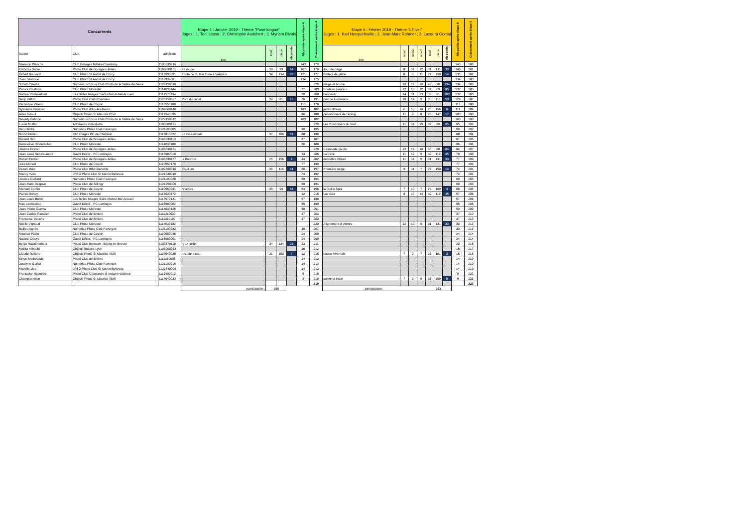| Concurrents | | | Etape 4 : Janvier 2019 - Thème "Pose longue" Juges : 1. Toni Lessa ; 2. Christophe Audebert ; 3. Myriam Rivals | | | | Nb points après étape 4 | Classement après étape 4 | Etape 5 : Février 2019 - Thème "L'hiver" Juges : 1. Karl Hecquefeuille ; 2. Jean-Marc Rohmer ; 3. Lazoura Cortial | | | | | | | Nb points après étape 5 | Classement après étape 5 |
| --- | --- | --- | --- | --- | --- | --- | --- | --- | --- | --- | --- | --- | --- | --- | --- | --- | --- |
| Auteur | Club | adhérent | titre | total | place | nb points | | | titre | note1 | note2 | note3 | total | place | nb points | | |
| Marie-Jo Planche | Club Georges Méliès-Chambéry | 1105530216 | | | | | 143 | 173 | | | | | | | | 143 | 180 |
| François Dijoux | Photo Club de Bourgoin-Jallieu | 1108830151 | Fil rouge | 38 | 93 | 64 | 107 | 179 | Jour de neige | 8 | 11 | 12 | 31 | 131 | 33 | 140 | 181 |
| Gilbert Bouvard | Club Photo St André de Corcy | 1118930031 | Fontaine du Rio Turia à Valencia | 34 | 134 | 23 | 121 | 177 | Reflets de glace | 8 | 8 | 11 | 27 | 150 | 14 | 135 | 182 |
| Yves Sesboué | Club Photo St André de Corcy | 1118939001 | | | | | 134 | 175 | | | | | | | | 134 | 183 |
| Schott Claudie | Numericus Focus Club Photo de la Vallée de l'Arve | 1122150010 | | | | | | 220 | Neige et brume | 10 | 16 | 16 | 42 | 30 | 134 | 134 | 183 |
| Patrick Prudhon | Club Photo Morestel | 1114030144 | | | | | 37 | 203 | Bouleau pleureur | 12 | 13 | 12 | 37 | 69 | 95 | 132 | 185 |
| Nadine Coste-Albert | Les Belles Images Saint-Marcel-Bel-Accueil | 1117570134 | | | | | 29 | 208 | bonneval | 14 | 11 | 13 | 38 | 61 | 103 | 132 | 185 |
| Nelly Valfort | Photo Ciné Club Roannais | 1120750027 | Pont du canal | 39 | 81 | 76 | 76 | 191 | pompe à essence | 10 | 14 | 9 | 33 | 111 | 53 | 129 | 187 |
| Veronique Valenti | Club Photo de Cognin | 1110550188 | | | | | 113 | 178 | | | | | | | | 113 | 188 |
| Sylvianne Bronnec | Photo Club d'Aix-les-Bains | 1104860140 | | | | | 103 | 182 | jardin d'hiver | 6 | 10 | 10 | 26 | 156 | 8 | 111 | 189 |
| Alain Biasiol | Objectif Photo St Maurice l'Exil | 1117540035 | | | | | 86 | 188 | pensionnaire de l'étang | 11 | 9 | 8 | 28 | 147 | 17 | 103 | 190 |
| Deverly Fabrice | Numericus Focus Club Photo de la Vallée de l'Arve | 1122150012 | | | | | 103 | 182 | | | | | | | | 103 | 190 |
| Lucile Muffat | Adhérents individuels | 1100000191 | | | | | | 220 | Les Prisonniers du froid | 11 | 11 | 15 | 37 | 69 | 95 | 95 | 192 |
| Henri Rolla | Numerica Photo Club Faverges | 1121100005 | | | | | 90 | 185 | | | | | | | | 90 | 193 |
| Bruno Durieu | Clic Images PC de Chabeuil | 1117810022 | La vie s'écoule | 37 | 106 | 51 | 88 | 186 | | | | | | | | 88 | 194 |
| Roland Hen | Photo Club de Bourgoin-Jallieu | 1108830113 | | | | | 87 | 187 | | | | | | | | 87 | 195 |
| Geneviève Hinderschid | Club Photo Morestel | 1114030180 | | | | | 86 | 188 | | | | | | | | 86 | 196 |
| Jérôme Drevet | Photo Club de Bourgoin-Jallieu | 1108830161 | | | | | | 220 | Casacade givrée | 12 | 14 | 10 | 36 | 80 | 84 | 84 | 197 |
| Jean Louis Sebastianutti | Gavot Déclic - PC Larringes | 1116980010 | | | | | 34 | 206 | La trace | 11 | 12 | 9 | 32 | 119 | 45 | 79 | 198 |
| Hubert Perrier | Photo Club de Bourgoin-Jallieu | 1108830157 | la Bourbre | 25 | 156 | 1 | 44 | 202 | dentelles d'hiver | 11 | 11 | 9 | 31 | 131 | 33 | 77 | 199 |
| Julia Monod | Club Photo de Cognin | 1110550178 | | | | | 77 | 190 | | | | | | | | 77 | 199 |
| Vazart Marc | Photo Club IBM Grenoble | 1109760016 | Equilibre | 36 | 116 | 41 | 60 | 197 | Première neige | 9 | 11 | 7 | 27 | 150 | 14 | 74 | 201 |
| Mazuy Yves | JPEG Photo Club St Martin Bellevue | 1121840010 | | | | | 74 | 192 | | | | | | | | 74 | 201 |
| Jessica Gaillard | Numerica Photo Club Faverges | 1121100028 | | | | | 69 | 194 | | | | | | | | 69 | 203 |
| Jean-Marc Delgove | Photo Club de Sillingy | 1121950006 | | | | | 69 | 194 | | | | | | | | 69 | 203 |
| Michaël Corbin | Club Photo de Cognin | 1110550031 | reveries | 38 | 93 | 64 | 64 | 196 | la feuille figee | 7 | 10 | 7 | 24 | 160 | 4 | 68 | 205 |
| Patrick Bessy | Club Photo Morestel | 1114030172 | | | | | 12 | 216 | Lac clair | 8 | 10 | 14 | 32 | 119 | 45 | 57 | 206 |
| Jean-Louis Borrel | Les Belles Images Saint-Marcel-Bel-Accueil | 1117570141 | | | | | 57 | 198 | | | | | | | | 57 | 206 |
| Max Lewkowicz | Gavot Déclic - PC Larringes | 1116980002 | | | | | 55 | 199 | | | | | | | | 55 | 208 |
| Jean-Pierre Guerra | Club Photo Morestel | 1114030125 | | | | | 50 | 201 | | | | | | | | 50 | 209 |
| Jean Claude Panalier | Photo Club de Biviers | 1111310030 | | | | | 37 | 203 | | | | | | | | 37 | 210 |
| Françoise Dauchy | Photo Club de Biviers | 1111310107 | | | | | 37 | 203 | | | | | | | | 37 | 210 |
| Noëlle Vignaud | Club Photo Morestel | 1114030182 | | | | | | 220 | Alignement d' Arbres | 12 | 10 | 9 | 31 | 131 | 33 | 33 | 212 |
| Bailleu Agnès | Numerica Photo Club Faverges | 1121100033 | | | | | 30 | 207 | | | | | | | | 30 | 213 |
| Maurice Papin | Club Photo de Cognin | 1110550046 | | | | | 24 | 209 | | | | | | | | 24 | 214 |
| Nadine Clouye | Gavot Déclic - PC Larringes | 1116989001 | | | | | 24 | 209 | | | | | | | | 24 | 214 |
| Benja Razafimahefa | Photo Club Bressan - Bourg-en-Bresse | 1103870118 | le 14 juillet | 34 | 134 | 23 | 23 | 211 | | | | | | | | 23 | 216 |
| Malika Mihoubi | Objectif Images Lyon | 1106200053 | | | | | 16 | 212 | | | | | | | | 16 | 217 |
| Claude Rulliere | Objectif Photo St Maurice l'Exil | 1117540028 | histoire d'eau | 31 | 150 | 7 | 12 | 216 | pause hivernale | 7 | 9 | 7 | 23 | 161 | 3 | 15 | 218 |
| Serge Mathecade | Photo Club de Biviers | 1111310006 | | | | | 14 | 213 | | | | | | | | 14 | 219 |
| Jocelyne Guillot | Numerica Photo Club Faverges | 1121100016 | | | | | 14 | 213 | | | | | | | | 14 | 219 |
| Michèle Lisa | JPEG Photo Club St Martin Bellevue | 1121840009 | | | | | 14 | 213 | | | | | | | | 14 | 219 |
| Françoise Nayroles | Photo Club Chasseurs d' Images Valence | 1119490012 | | | | | 9 | 218 | | | | | | | | 9 | 222 |
| Champiot Alain | Objectif Photo St Maurice l'Exil | 1117540033 | | | | | 3 | 219 | suivre la trace | 7 | 9 | 9 | 25 | 159 | 5 | 8 | 223 |
| | | | | | | | | 219 | | | | | | | | | 223 |
| | | | participation : | 156 | | | | | participation : | | | | 163 | | | | |